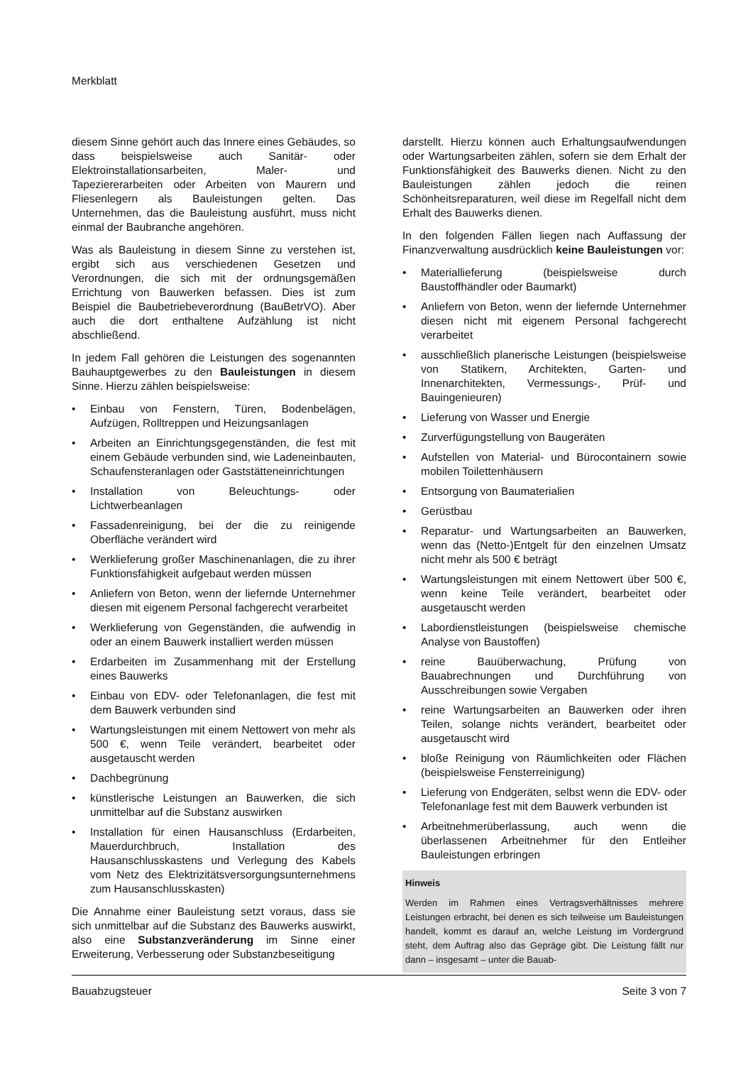Merkblatt
diesem Sinne gehört auch das Innere eines Gebäudes, so dass beispielsweise auch Sanitär- oder Elektroinstallationsarbeiten, Maler- und Tapeziererarbeiten oder Arbeiten von Maurern und Fliesenlegern als Bauleistungen gelten. Das Unternehmen, das die Bauleistung ausführt, muss nicht einmal der Baubranche angehören.
Was als Bauleistung in diesem Sinne zu verstehen ist, ergibt sich aus verschiedenen Gesetzen und Verordnungen, die sich mit der ordnungsgemäßen Errichtung von Bauwerken befassen. Dies ist zum Beispiel die Baubetriebeverordnung (BauBetrVO). Aber auch die dort enthaltene Aufzählung ist nicht abschließend.
In jedem Fall gehören die Leistungen des sogenannten Bauhauptgewerbes zu den Bauleistungen in diesem Sinne. Hierzu zählen beispielsweise:
• Einbau von Fenstern, Türen, Bodenbelägen, Aufzügen, Rolltreppen und Heizungsanlagen
• Arbeiten an Einrichtungsgegenständen, die fest mit einem Gebäude verbunden sind, wie Ladeneinbauten, Schaufensteranlagen oder Gaststätteneinrichtungen
• Installation von Beleuchtungs- oder Lichtwerbeanlagen
• Fassadenreinigung, bei der die zu reinigende Oberfläche verändert wird
• Werklieferung großer Maschinenanlagen, die zu ihrer Funktionsfähigkeit aufgebaut werden müssen
• Anliefern von Beton, wenn der liefernde Unternehmer diesen mit eigenem Personal fachgerecht verarbeitet
• Werklieferung von Gegenständen, die aufwendig in oder an einem Bauwerk installiert werden müssen
• Erdarbeiten im Zusammenhang mit der Erstellung eines Bauwerks
• Einbau von EDV- oder Telefonanlagen, die fest mit dem Bauwerk verbunden sind
• Wartungsleistungen mit einem Nettowert von mehr als 500 €, wenn Teile verändert, bearbeitet oder ausgetauscht werden
• Dachbegrünung
• künstlerische Leistungen an Bauwerken, die sich unmittelbar auf die Substanz auswirken
• Installation für einen Hausanschluss (Erdarbeiten, Mauerdurchbruch, Installation des Hausanschlusskastens und Verlegung des Kabels vom Netz des Elektrizitätsversorgungsunternehmens zum Hausanschlusskasten)
Die Annahme einer Bauleistung setzt voraus, dass sie sich unmittelbar auf die Substanz des Bauwerks auswirkt, also eine Substanzveränderung im Sinne einer Erweiterung, Verbesserung oder Substanzbeseitigung
darstellt. Hierzu können auch Erhaltungsaufwendungen oder Wartungsarbeiten zählen, sofern sie dem Erhalt der Funktionsfähigkeit des Bauwerks dienen. Nicht zu den Bauleistungen zählen jedoch die reinen Schönheitsreparaturen, weil diese im Regelfall nicht dem Erhalt des Bauwerks dienen.
In den folgenden Fällen liegen nach Auffassung der Finanzverwaltung ausdrücklich keine Bauleistungen vor:
• Materiallieferung (beispielsweise durch Baustoffhändler oder Baumarkt)
• Anliefern von Beton, wenn der liefernde Unternehmer diesen nicht mit eigenem Personal fachgerecht verarbeitet
• ausschließlich planerische Leistungen (beispielsweise von Statikern, Architekten, Garten- und Innenarchitekten, Vermessungs-, Prüf- und Bauingenieuren)
• Lieferung von Wasser und Energie
• Zurverfügungstellung von Baugeräten
• Aufstellen von Material- und Bürocontainern sowie mobilen Toilettenhäusern
• Entsorgung von Baumaterialien
• Gerüstbau
• Reparatur- und Wartungsarbeiten an Bauwerken, wenn das (Netto-)Entgelt für den einzelnen Umsatz nicht mehr als 500 € beträgt
• Wartungsleistungen mit einem Nettowert über 500 €, wenn keine Teile verändert, bearbeitet oder ausgetauscht werden
• Labordienstleistungen (beispielsweise chemische Analyse von Baustoffen)
• reine Bauüberwachung, Prüfung von Bauabrechnungen und Durchführung von Ausschreibungen sowie Vergaben
• reine Wartungsarbeiten an Bauwerken oder ihren Teilen, solange nichts verändert, bearbeitet oder ausgetauscht wird
• bloße Reinigung von Räumlichkeiten oder Flächen (beispielsweise Fensterreinigung)
• Lieferung von Endgeräten, selbst wenn die EDV- oder Telefonanlage fest mit dem Bauwerk verbunden ist
• Arbeitnehmerüberlassung, auch wenn die überlassenen Arbeitnehmer für den Entleiher Bauleistungen erbringen
Hinweis
Werden im Rahmen eines Vertragsverhältnisses mehrere Leistungen erbracht, bei denen es sich teilweise um Bauleistungen handelt, kommt es darauf an, welche Leistung im Vordergrund steht, dem Auftrag also das Gepräge gibt. Die Leistung fällt nur dann – insgesamt – unter die Bauab-
Bauabzugsteuer Seite 3 von 7